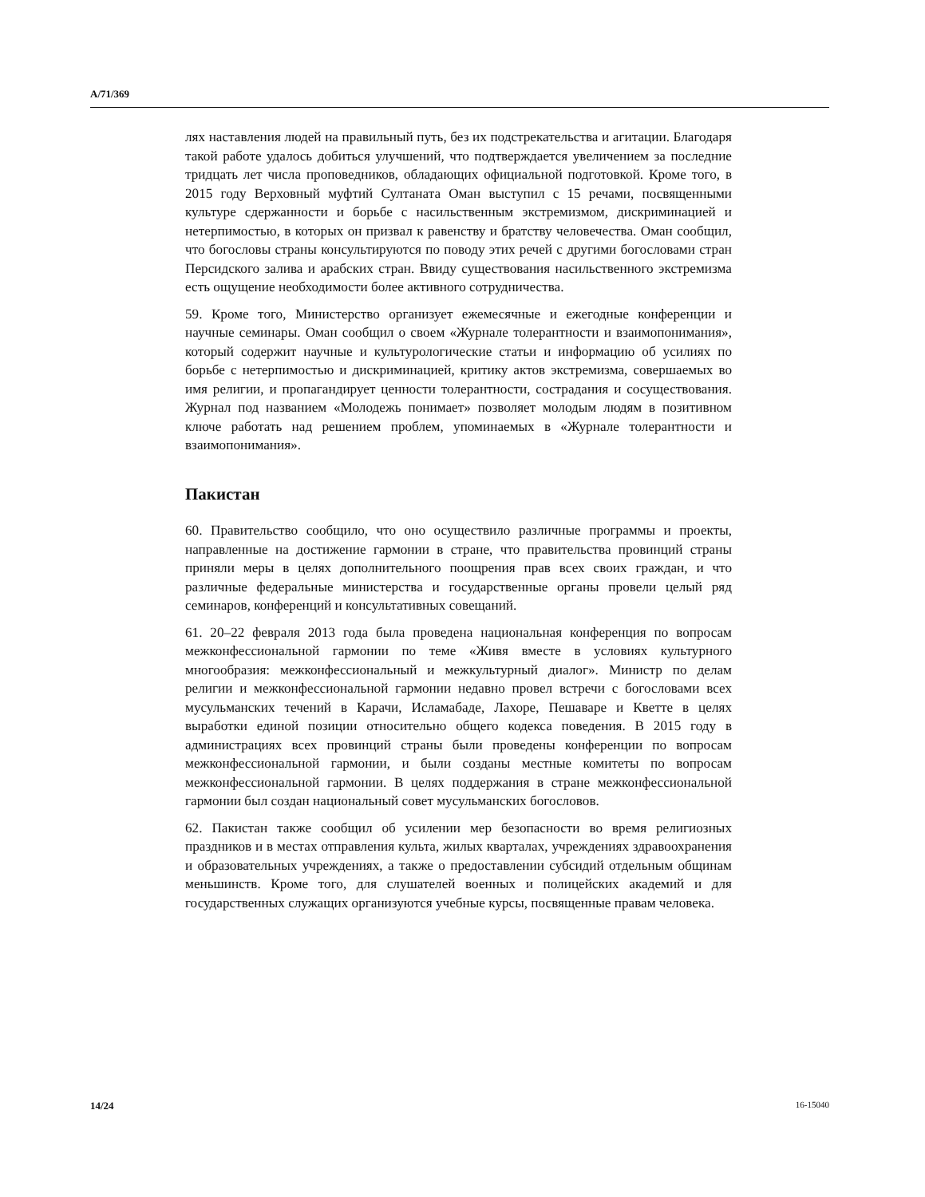A/71/369
лях наставления людей на правильный путь, без их подстрекательства и агитации. Благодаря такой работе удалось добиться улучшений, что подтверждается увеличением за последние тридцать лет числа проповедников, обладающих официальной подготовкой. Кроме того, в 2015 году Верховный муфтий Султаната Оман выступил с 15 речами, посвященными культуре сдержанности и борьбе с насильственным экстремизмом, дискриминацией и нетерпимостью, в которых он призвал к равенству и братству человечества. Оман сообщил, что богословы страны консультируются по поводу этих речей с другими богословами стран Персидского залива и арабских стран. Ввиду существования насильственного экстремизма есть ощущение необходимости более активного сотрудничества.
59. Кроме того, Министерство организует ежемесячные и ежегодные конференции и научные семинары. Оман сообщил о своем «Журнале толерантности и взаимопонимания», который содержит научные и культурологические статьи и информацию об усилиях по борьбе с нетерпимостью и дискриминацией, критику актов экстремизма, совершаемых во имя религии, и пропагандирует ценности толерантности, сострадания и сосуществования. Журнал под названием «Молодежь понимает» позволяет молодым людям в позитивном ключе работать над решением проблем, упоминаемых в «Журнале толерантности и взаимопонимания».
Пакистан
60. Правительство сообщило, что оно осуществило различные программы и проекты, направленные на достижение гармонии в стране, что правительства провинций страны приняли меры в целях дополнительного поощрения прав всех своих граждан, и что различные федеральные министерства и государственные органы провели целый ряд семинаров, конференций и консультативных совещаний.
61. 20–22 февраля 2013 года была проведена национальная конференция по вопросам межконфессиональной гармонии по теме «Живя вместе в условиях культурного многообразия: межконфессиональный и межкультурный диалог». Министр по делам религии и межконфессиональной гармонии недавно провел встречи с богословами всех мусульманских течений в Карачи, Исламабаде, Лахоре, Пешаваре и Кветте в целях выработки единой позиции относительно общего кодекса поведения. В 2015 году в администрациях всех провинций страны были проведены конференции по вопросам межконфессиональной гармонии, и были созданы местные комитеты по вопросам межконфессиональной гармонии. В целях поддержания в стране межконфессиональной гармонии был создан национальный совет мусульманских богословов.
62. Пакистан также сообщил об усилении мер безопасности во время религиозных праздников и в местах отправления культа, жилых кварталах, учреждениях здравоохранения и образовательных учреждениях, а также о предоставлении субсидий отдельным общинам меньшинств. Кроме того, для слушателей военных и полицейских академий и для государственных служащих организуются учебные курсы, посвященные правам человека.
14/24 16-15040